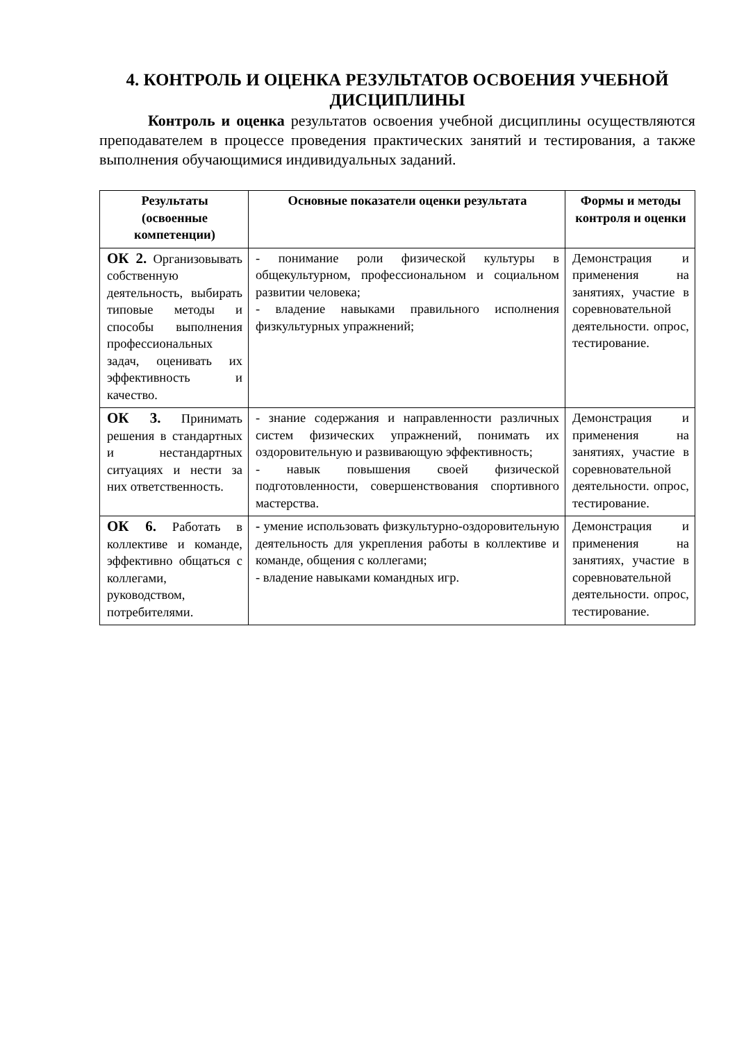4. КОНТРОЛЬ И ОЦЕНКА РЕЗУЛЬТАТОВ ОСВОЕНИЯ УЧЕБНОЙ ДИСЦИПЛИНЫ
Контроль и оценка результатов освоения учебной дисциплины осуществляются преподавателем в процессе проведения практических занятий и тестирования, а также выполнения обучающимися индивидуальных заданий.
| Результаты (освоенные компетенции) | Основные показатели оценки результата | Формы и методы контроля и оценки |
| --- | --- | --- |
| ОК 2. Организовывать собственную деятельность, выбирать типовые методы и способы выполнения профессиональных задач, оценивать их эффективность и качество. | - понимание роли физической культуры в общекультурном, профессиональном и социальном развитии человека; - владение навыками правильного исполнения физкультурных упражнений; | Демонстрация и применения на занятиях, участие в соревновательной деятельности. опрос, тестирование. |
| ОК 3. Принимать решения в стандартных и нестандартных ситуациях и нести за них ответственность. | - знание содержания и направленности различных систем физических упражнений, понимать их оздоровительную и развивающую эффективность; - навык повышения своей физической подготовленности, совершенствования спортивного мастерства. | Демонстрация и применения на занятиях, участие в соревновательной деятельности. опрос, тестирование. |
| ОК 6. Работать в коллективе и команде, эффективно общаться с коллегами, руководством, потребителями. | - умение использовать физкультурно-оздоровительную деятельность для укрепления работы в коллективе и команде, общения с коллегами; - владение навыками командных игр. | Демонстрация и применения на занятиях, участие в соревновательной деятельности. опрос, тестирование. |